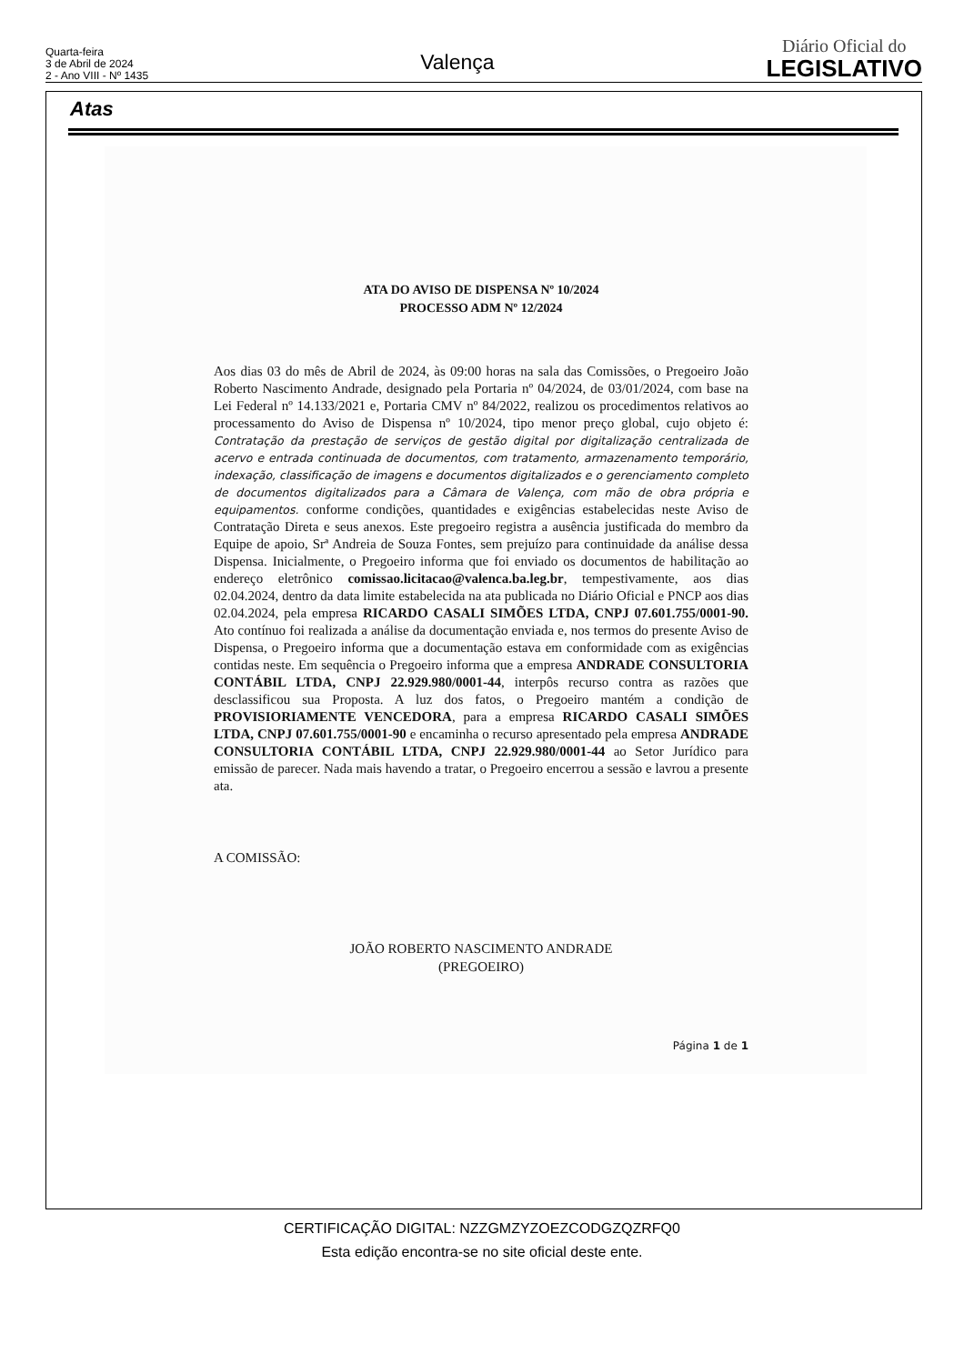Quarta-feira
3 de Abril de 2024
2 - Ano VIII - Nº 1435
Valença
Diário Oficial do
LEGISLATIVO
Atas
ATA DO AVISO DE DISPENSA Nº 10/2024
PROCESSO ADM Nº 12/2024
Aos dias 03 do mês de Abril de 2024, às 09:00 horas na sala das Comissões, o Pregoeiro João Roberto Nascimento Andrade, designado pela Portaria nº 04/2024, de 03/01/2024, com base na Lei Federal nº 14.133/2021 e, Portaria CMV nº 84/2022, realizou os procedimentos relativos ao processamento do Aviso de Dispensa nº 10/2024, tipo menor preço global, cujo objeto é: Contratação da prestação de serviços de gestão digital por digitalização centralizada de acervo e entrada continuada de documentos, com tratamento, armazenamento temporário, indexação, classificação de imagens e documentos digitalizados e o gerenciamento completo de documentos digitalizados para a Câmara de Valença, com mão de obra própria e equipamentos. conforme condições, quantidades e exigências estabelecidas neste Aviso de Contratação Direta e seus anexos. Este pregoeiro registra a ausência justificada do membro da Equipe de apoio, Srª Andreia de Souza Fontes, sem prejuízo para continuidade da análise dessa Dispensa. Inicialmente, o Pregoeiro informa que foi enviado os documentos de habilitação ao endereço eletrônico comissao.licitacao@valenca.ba.leg.br, tempestivamente, aos dias 02.04.2024, dentro da data limite estabelecida na ata publicada no Diário Oficial e PNCP aos dias 02.04.2024, pela empresa RICARDO CASALI SIMÕES LTDA, CNPJ 07.601.755/0001-90. Ato contínuo foi realizada a análise da documentação enviada e, nos termos do presente Aviso de Dispensa, o Pregoeiro informa que a documentação estava em conformidade com as exigências contidas neste. Em sequência o Pregoeiro informa que a empresa ANDRADE CONSULTORIA CONTÁBIL LTDA, CNPJ 22.929.980/0001-44, interpôs recurso contra as razões que desclassificou sua Proposta. A luz dos fatos, o Pregoeiro mantém a condição de PROVISIORIAMENTE VENCEDORA, para a empresa RICARDO CASALI SIMÕES LTDA, CNPJ 07.601.755/0001-90 e encaminha o recurso apresentado pela empresa ANDRADE CONSULTORIA CONTÁBIL LTDA, CNPJ 22.929.980/0001-44 ao Setor Jurídico para emissão de parecer. Nada mais havendo a tratar, o Pregoeiro encerrou a sessão e lavrou a presente ata.
A COMISSÃO:
JOÃO ROBERTO NASCIMENTO ANDRADE
(PREGOEIRO)
Página 1 de 1
CERTIFICAÇÃO DIGITAL: NZZGMZYZOEZCODGZQZRFQ0
Esta edição encontra-se no site oficial deste ente.